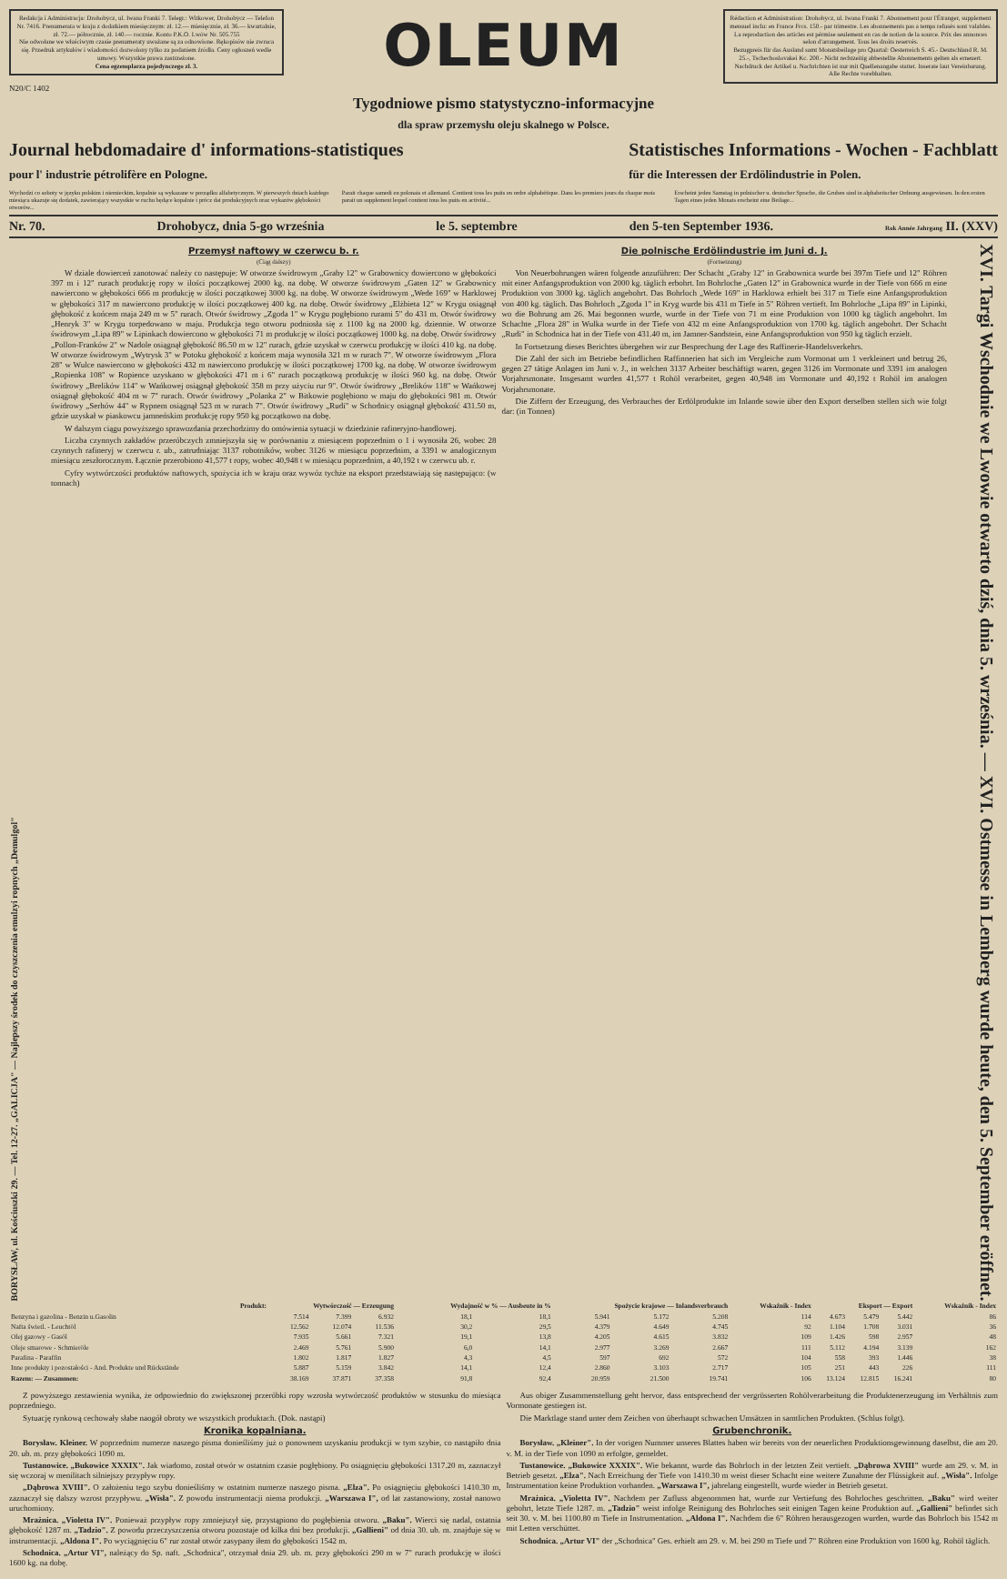Redakcja i Administracja: Drohobycz, ul. Iwana Franki 7. Telegr.: Witkower, Drohobycz — Telefon Nr. 7416. Prenumerata w kraju z dodatkiem miesięcznym: zł. 12.— miesięcznie, zł. 36.— kwartalnie, zł. 72.— półrocznie, zł. 140.— rocznie. Konto P.K.O. Lwów Nr. 505.755
Nie odwołane we właściwym czasie prenumeraty uważane są za odnowione. Rękopisów nie zwraca się. Przedruk artykułów i wiadomości dozwolony tylko za podaniem źródła. Ceny ogłoszeń wedle umowy. Wszystkie prawa zastrzeżone.
Cena egzemplarza pojedynczego zł. 3.
OLEUM
Rédaction et Administration: Drohobycz, ul. Iwana Franki 7. Abonnement pour l'Étranger, supplement mensuel inclu: en France Frcs. 150.- par trimestre. Les abonnements pas a temps refusés sont valables. La reproduction des articles est pérmise seulement en cas de notion de la source. Prix des annonces selon d'arrangement. Tous les droits reservés.
Bezugpreis für das Ausland samt Monatsbeilage pro Quartal: Oesterreich S. 45.- Deutschland R. M. 25.-, Tschechoslovakei Kc. 200.- Nicht rechtzeitig abbestellte Abonnements gelten als erneuert. Nachdruck der Artikel u. Nachrichten ist nur mit Quellenangabe stattet. Inserate laut Vereinbarung. Alle Rechte vorebhalten.
N20/C 1402
Tygodniowe pismo statystyczno-informacyjne
dla spraw przemysłu oleju skalnego w Polsce.
Journal hebdomadaire d' informations-statistiques
pour l' industrie pétrolifère en Pologne.
Statistisches Informations - Wochen - Fachblatt
für die Interessen der Erdölindustrie in Polen.
Wychodzi co soboty w języku polskim i niemieckim, kopalnie są wykazane w porządku alfabetycznym. W pierwszych dniach każdego miesiąca ukazuje się dodatek, zawierający wszystkie w ruchu będące kopalnie i prócz dat produkcyjnych oraz wykazów głębokości otworów...
Parait chaque samedi en polonais et allemand. Contient tous les puits en ordre alphabétique. Dans les premiers jours du chaque mois parait un supplement lequel contient tous les puits en activité...
Erscheint jeden Samstag in polnischer u. deutscher Sprache, die Gruben sind in alphabetischer Ordnung ausgewiesen. In den ersten Tagen eines jeden Monats erscheint eine Beilage...
Nr. 70. Drohobycz, dnia 5-go września le 5. septembre den 5-ten September 1936. Rok Année Jahrgang II. (XXV)
BORYSŁAW, ul. Kościuszki 29. — Tel. 12-27. „GALICJA" — Najlepszy środek do czyszczenia emulzyi ropnych „Demulgol"
Przemysł naftowy w czerwcu b. r.
(Ciąg dalszy)
W dziale dowierceń zanotować należy co następuje: W otworze świdrowym „Graby 12" w Grabownicy dowiercono w głębokości 397 m i 12" rurach produkcję ropy w ilości początkowej 2000 kg. na dobę. W otworze świdrowym „Gaten 12" w Grabownicy nawiercono w głębokości 666 m produkcję w ilości początkowej 3000 kg. na dobę. W otworze świdrowym „Wede 169" w Harklowej w głębokości 317 m nawiercono produkcję w ilości początkowej 400 kg. na dobę. Otwór świdrowy „Elżbieta 12" w Krygu osiągnął głębokość z końcem maja 249 m w 5" rurach. Otwór świdrowy „Zgoda 1" w Krygu pogłębiono rurami 5" do 431 m. Otwór świdrowy „Henryk 3" w Krygu torpedowano w maju. Produkcja tego otworu podniosła się z 1100 kg na 2000 kg. dziennie. W otworze świdrowym „Lipa 89" w Lipinkach dowiercono w głębokości 71 m produkcję w ilości początkowej 1000 kg. na dobę. Otwór świdrowy „Pollon-Franków 2" w Nadole osiągnął głębokość 86.50 m w 12" rurach, gdzie uzyskał w czerwcu produkcję w ilości 410 kg. na dobę. W otworze świdrowym „Wytrysk 3" w Potoku głębokość z końcem maja wynosiła 321 m w rurach 7". W otworze świdrowym „Flora 28" w Wulce nawiercono w głębokości 432 m nawiercono produkcję w ilości początkowej 1700 kg. na dobę. W otworze świdrowym „Ropienka 108" w Ropience uzyskano w głębokości 471 m i 6" rurach początkową produkcję w ilości 960 kg. na dobę. Otwór świdrowy „Brelików 114" w Wańkowej osiągnął głębokość 358 m przy użyciu rur 9". Otwór świdrowy „Brelików 118" w Wańkowej osiągnął głębokość 404 m w 7" rurach. Otwór świdrowy „Polanka 2" w Bitkowie pogłębiono w maju do głębokości 981 m. Otwór świdrowy „Serhów 44" w Rypnem osiągnął 523 m w rurach 7". Otwór świdrowy „Rudi" w Schodnicy osiągnął głębokość 431.50 m, gdzie uzyskał w piaskowcu jamneńskim produkcję ropy 950 kg początkowo na dobę.
W dalszym ciągu powyższego sprawozdania przechodzimy do omówienia sytuacji w dziedzinie rafineryjno-handlowej.
Liczba czynnych zakładów przeróbczych zmniejszyła się w porównaniu z miesiącem poprzednim o 1 i wynosiła 26, wobec 28 czynnych rafineryj w czerwcu r. ub., zatrudniając 3137 robotników, wobec 3126 w miesiącu poprzednim, a 3391 w analogicznym miesiącu zeszłorocznym. Łącznie przerobiono 41,577 t ropy, wobec 40,948 t w miesiącu poprzednim, a 40,192 t w czerwcu ub. r.
Cyfry wytwórczości produktów naftowych, spożycia ich w kraju oraz wywóz tychże na eksport przedstawiają się następująco: (w tonnach)
Die polnische Erdölindustrie im Juni d. J.
(Fortsetzung)
Von Neuerbohrungen wären folgende anzuführen: Der Schacht „Graby 12" in Grabownica wurde bei 397m Tiefe und 12" Röhren mit einer Anfangsproduktion von 2000 kg. täglich erbohrt. Im Bohrloche „Gaten 12" in Grabownica wurde in der Tiefe von 666 m eine Produktion von 3000 kg. täglich angebohrt. Das Bohrloch „Wede 169" in Harklowa erhielt bei 317 m Tiefe eine Anfangsproduktion von 400 kg. täglich. Das Bohrloch „Zgoda 1" in Kryg wurde bis 431 m Tiefe in 5" Röhren vertieft. Im Bohrloche „Lipa 89" in Lipinki, wo die Bohrung am 26. Mai begonnen wurde, wurde in der Tiefe von 71 m eine Produktion von 1000 kg täglich angebohrt. Im Schachte „Flora 28" in Wulka wurde in der Tiefe von 432 m eine Anfangsproduktion von 1700 kg. täglich angebohrt. Der Schacht „Rudi" in Schodnica hat in der Tiefe von 431.40 m, im Jamner-Sandstein, eine Anfangsproduktion von 950 kg täglich erzielt.
In Fortsetzung dieses Berichtes übergehen wir zur Besprechung der Lage des Raffinerie-Handelsverkehrs.
Die Zahl der sich im Betriebe befindlichen Raffinnerien hat sich im Vergleiche zum Vormonat um 1 verkleinert und betrug 26, gegen 27 tätige Anlagen im Juni v. J., in welchen 3137 Arbeiter beschäftigt waren, gegen 3126 im Vormonate und 3391 im analogen Vorjahrsmonate. Insgesamt wurden 41,577 t Rohöl verarbeitet, gegen 40,948 im Vormonate und 40,192 t Rohöl im analogen Vorjahrsmonate.
Die Ziffern der Erzeugung, des Verbrauches der Erdölprodukte im Inlande sowie über den Export derselben stellen sich wie folgt dar: (in Tonnen)
XVI. Targi Wschodnie we Lwowie otwarto dziś, dnia 5. września. — XVI. Ostmesse in Lemberg wurde heute, den 5. September eröffnet.
| Produkt: | Wytwórczość — Erzeugung | | | Wydajność w % — Ausbeute in % | | Spożycie krajowe — Inlandsverbrauch | | | Wskaźnik - Index | Eksport — Export | | | Wskaźnik - Index |
| --- | --- | --- | --- | --- | --- | --- | --- | --- | --- | --- | --- | --- | --- |
| Benzyna i gazolina - Benzin u.Gasolin | 7.514 | 7.399 | 6.932 | 18,1 | 18,1 | 5.941 | 5.172 | 5.208 | 114 | 4.673 | 5.479 | 5.442 | 86 |
| Nafta świetl. - Leuchtöl | 12.562 | 12.074 | 11.536 | 30,2 | 29,5 | 4.379 | 4.649 | 4.745 | 92 | 1.104 | 1.708 | 3.031 | 36 |
| Olej gazowy - Gasöl | 7.935 | 5.661 | 7.321 | 19,1 | 13,8 | 4.205 | 4.615 | 3.832 | 109 | 1.426 | 598 | 2.957 | 48 |
| Oleje smarowe - Schmieröle | 2.469 | 5.761 | 5.900 | 6,0 | 14,1 | 2.977 | 3.269 | 2.667 | 111 | 5.112 | 4.194 | 3.139 | 162 |
| Parafina - Paraffin | 1.802 | 1.817 | 1.827 | 4,3 | 4,5 | 597 | 692 | 572 | 104 | 558 | 393 | 1.446 | 38 |
| Inne produkty i pozostałości - And. Produkte und Rückstände | 5.887 | 5.159 | 3.842 | 14,1 | 12,4 | 2.860 | 3.103 | 2.717 | 105 | 251 | 443 | 226 | 111 |
| Razem: — Zusammen: | 38.169 | 37.871 | 37.358 | 91,8 | 92,4 | 20.959 | 21.500 | 19.741 | 106 | 13.124 | 12.815 | 16.241 | 80 |
Z powyższego zestawienia wynika, że odpowiednio do zwiększonej przeróbki ropy wzrosła wytwórczość produktów w stosunku do miesiąca poprzedniego.
Sytuację rynkową cechowały słabe naogół obroty we wszystkich produktach. (Dok. nastąpi)
Kronika kopalniana.
Borysław. Kleiner. W poprzednim numerze naszego pisma donieśliśmy już o ponownem uzyskaniu produkcji w tym szybie, co nastąpiło dnia 20. ub. m. przy głębokości 1090 m.
Tustanowice. „Bukowice XXXIX". Jak wiadomo, został otwór w ostatnim czasie pogłębiony. Po osiągnięciu głębokości 1317.20 m, zaznaczył się wczoraj w menilitach silniejszy przypływ ropy.
„Dąbrowa XVIII". O założeniu tego szybu donieśliśmy w ostatnim numerze naszego pisma. „Elza". Po osiągnięciu głębokości 1410.30 m, zaznaczył się dalszy wzrost przypływu. „Wisła". Z powodu instrumentacji niema produkcji. „Warszawa I", od lat zastanowiony, został nanowo uruchomiony.
Mrażnica. „Violetta IV". Ponieważ przypływ ropy zmniejszył się, przystąpiono do pogłębienia otworu. „Baku". Wierci się nadal, ostatnia głębokość 1287 m. „Tadzio". Z powodu przeczyszczenia otworu pozostaje od kilka dni bez produkcji. „Gallieni" od dnia 30. ub. m. znajduje się w instrumentacji. „Aldona I". Po wyciągnięciu 6" rur został otwór zasypany iłem do głębokości 1542 m.
Schodnica. „Artur VI", należący do Sp. naft. „Schodnica", otrzymał dnia 29. ub. m. przy głębokości 290 m w 7" rurach produkcję w ilości 1600 kg. na dobę.
Aus obiger Zusammenstellung geht hervor, dass entsprechend der vergrösserten Rohölverarbeitung die Produktenerzeugung im Verhältnis zum Vormonate gestiegen ist.
Die Marktlage stand unter dem Zeichen von überhaupt schwachen Umsätzen in samtlichen Produkten. (Schlus folgt).
Grubenchronik.
Borysław. „Kleiner". In der vorigen Nummer unseres Blattes haben wir bereits von der neuerlichen Produktionsgewinnung daselbst, die am 20. v. M. in der Tiefe von 1090 m erfolgte, gemeldet.
Tustanowice. „Bukowice XXXIX". Wie bekannt, wurde das Bohrloch in der letzten Zeit vertieft. „Dąbrowa XVIII" wurde am 29. v. M. in Betrieb gesetzt. „Elza". Nach Erreichung der Tiefe von 1410.30 m weist dieser Schacht eine weitere Zunahme der Flüssigkeit auf. „Wisła". Infolge Instrumentation keine Produktion vorhanden. „Warszawa I", jahrelang eingestellt, wurde wieder in Betrieb gesetzt.
Mrażnica. „Violetta IV". Nachdem per Zufluss abgenommen hat, wurde zur Vertiefung des Bohrloches geschritten. „Baku" wird weiter gebohrt, letzte Tiefe 1287. m. „Tadzio" weist infolge Reinigung des Bohrloches seit einigen Tagen keine Produktion auf. „Gallieni" befindet sich seit 30. v. M. bei 1100.80 m Tiefe in Instrumentation. „Aldona I". Nachdem die 6" Röhren herausgezogen wurden, wurde das Bohrloch bis 1542 m mit Letten verschüttet.
Schodnica. „Artur VI" der „Schodnica" Ges. erhielt am 29. v. M. bei 290 m Tiefe und 7" Röhren eine Produktion von 1600 kg. Rohöl täglich.